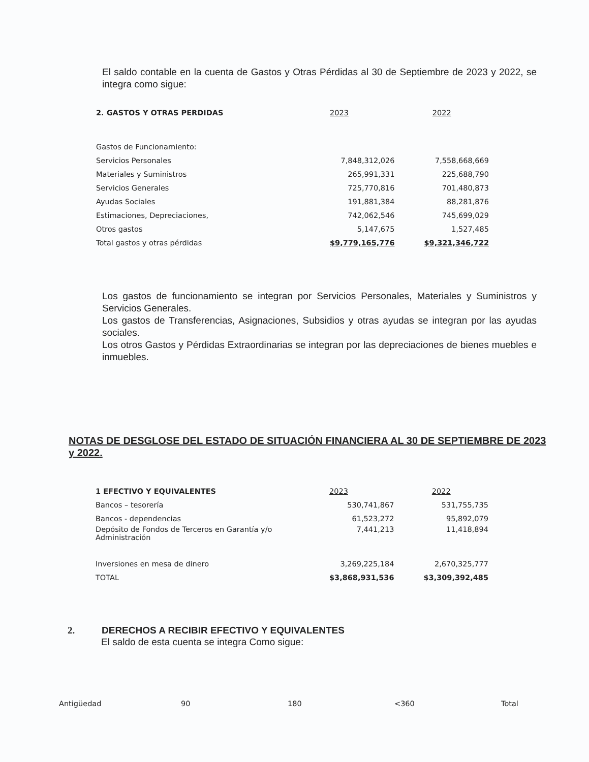El saldo contable en la cuenta de Gastos y Otras Pérdidas al 30 de Septiembre de 2023 y 2022, se integra como sigue:
| 2. GASTOS Y OTRAS PERDIDAS | 2023 | 2022 |
| --- | --- | --- |
| Gastos de Funcionamiento: | | |
| Servicios Personales | 7,848,312,026 | 7,558,668,669 |
| Materiales y Suministros | 265,991,331 | 225,688,790 |
| Servicios Generales | 725,770,816 | 701,480,873 |
| Ayudas Sociales | 191,881,384 | 88,281,876 |
| Estimaciones, Depreciaciones, | 742,062,546 | 745,699,029 |
| Otros gastos | 5,147,675 | 1,527,485 |
| Total gastos y otras pérdidas | $9,779,165,776 | $9,321,346,722 |
Los gastos de funcionamiento se integran por Servicios Personales, Materiales y Suministros y Servicios Generales.
Los gastos de Transferencias, Asignaciones, Subsidios y otras ayudas se integran por las ayudas sociales.
Los otros Gastos y Pérdidas Extraordinarias se integran por las depreciaciones de bienes muebles e inmuebles.
NOTAS DE DESGLOSE DEL ESTADO DE SITUACIÓN FINANCIERA AL 30 DE SEPTIEMBRE DE 2023 y 2022.
| 1 EFECTIVO Y EQUIVALENTES | 2023 | 2022 |
| --- | --- | --- |
| Bancos – tesorería | 530,741,867 | 531,755,735 |
| Bancos - dependencias | 61,523,272 | 95,892,079 |
| Depósito de Fondos de Terceros en Garantía y/o Administración | 7,441,213 | 11,418,894 |
| Inversiones en mesa de dinero | 3,269,225,184 | 2,670,325,777 |
| TOTAL | $3,868,931,536 | $3,309,392,485 |
2. DERECHOS A RECIBIR EFECTIVO Y EQUIVALENTES
El saldo de esta cuenta se integra Como sigue:
| Antigüedad | 90 | 180 | <360 | Total |